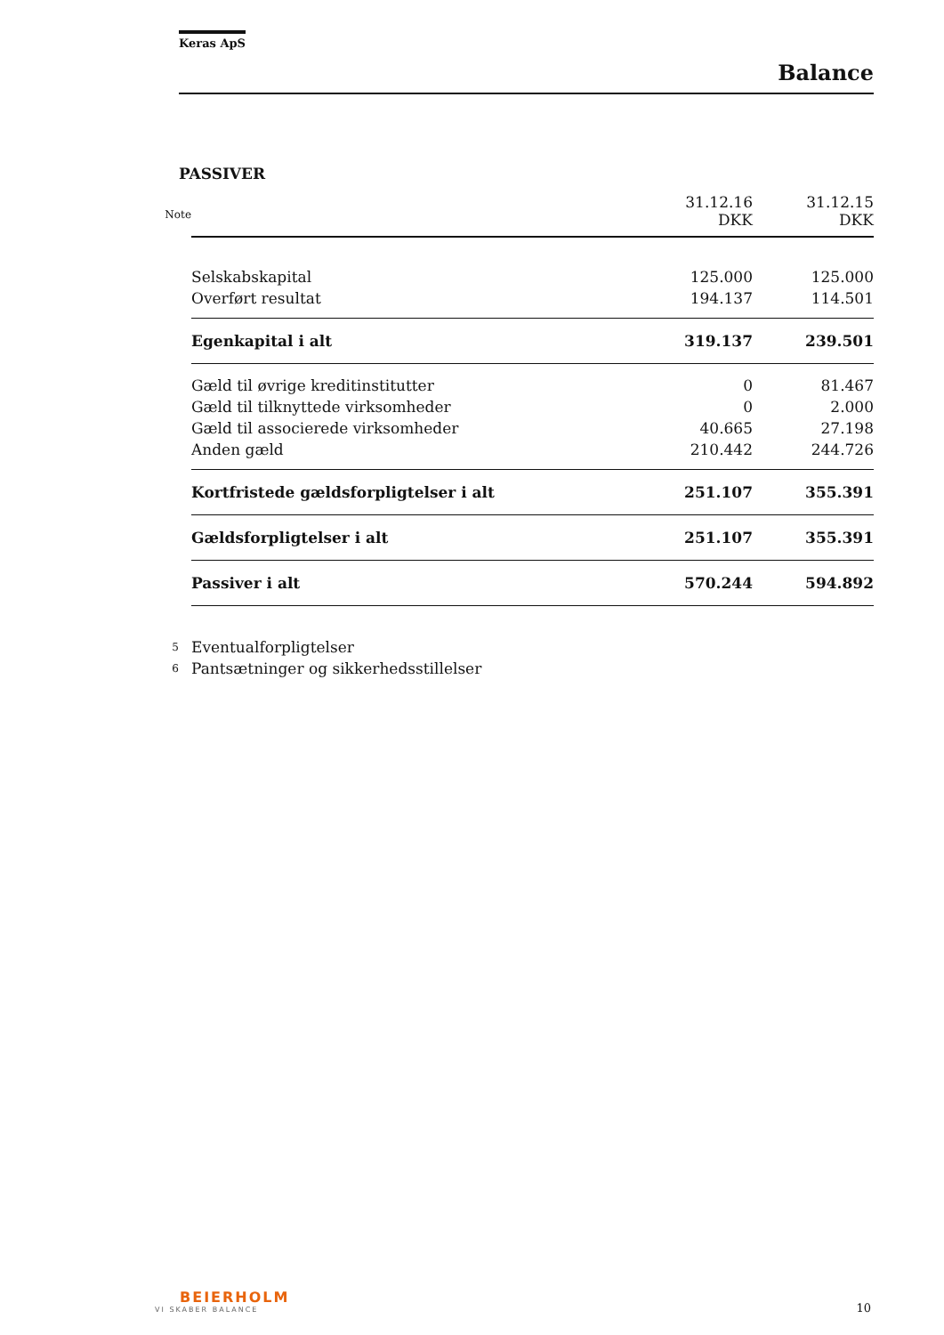Keras ApS
Balance
PASSIVER
| Note | | 31.12.16 DKK | 31.12.15 DKK |
| | Selskabskapital | 125.000 | 125.000 |
| | Overført resultat | 194.137 | 114.501 |
| | Egenkapital i alt | 319.137 | 239.501 |
| | Gæld til øvrige kreditinstitutter | 0 | 81.467 |
| | Gæld til tilknyttede virksomheder | 0 | 2.000 |
| | Gæld til associerede virksomheder | 40.665 | 27.198 |
| | Anden gæld | 210.442 | 244.726 |
| | Kortfristede gældsforpligtelser i alt | 251.107 | 355.391 |
| | Gældsforpligtelser i alt | 251.107 | 355.391 |
| | Passiver i alt | 570.244 | 594.892 |
| 5 | Eventualforpligtelser | | |
| 6 | Pantsætninger og sikkerhedsstillelser | | |
BEIERHOLM
VI SKABER BALANCE
10